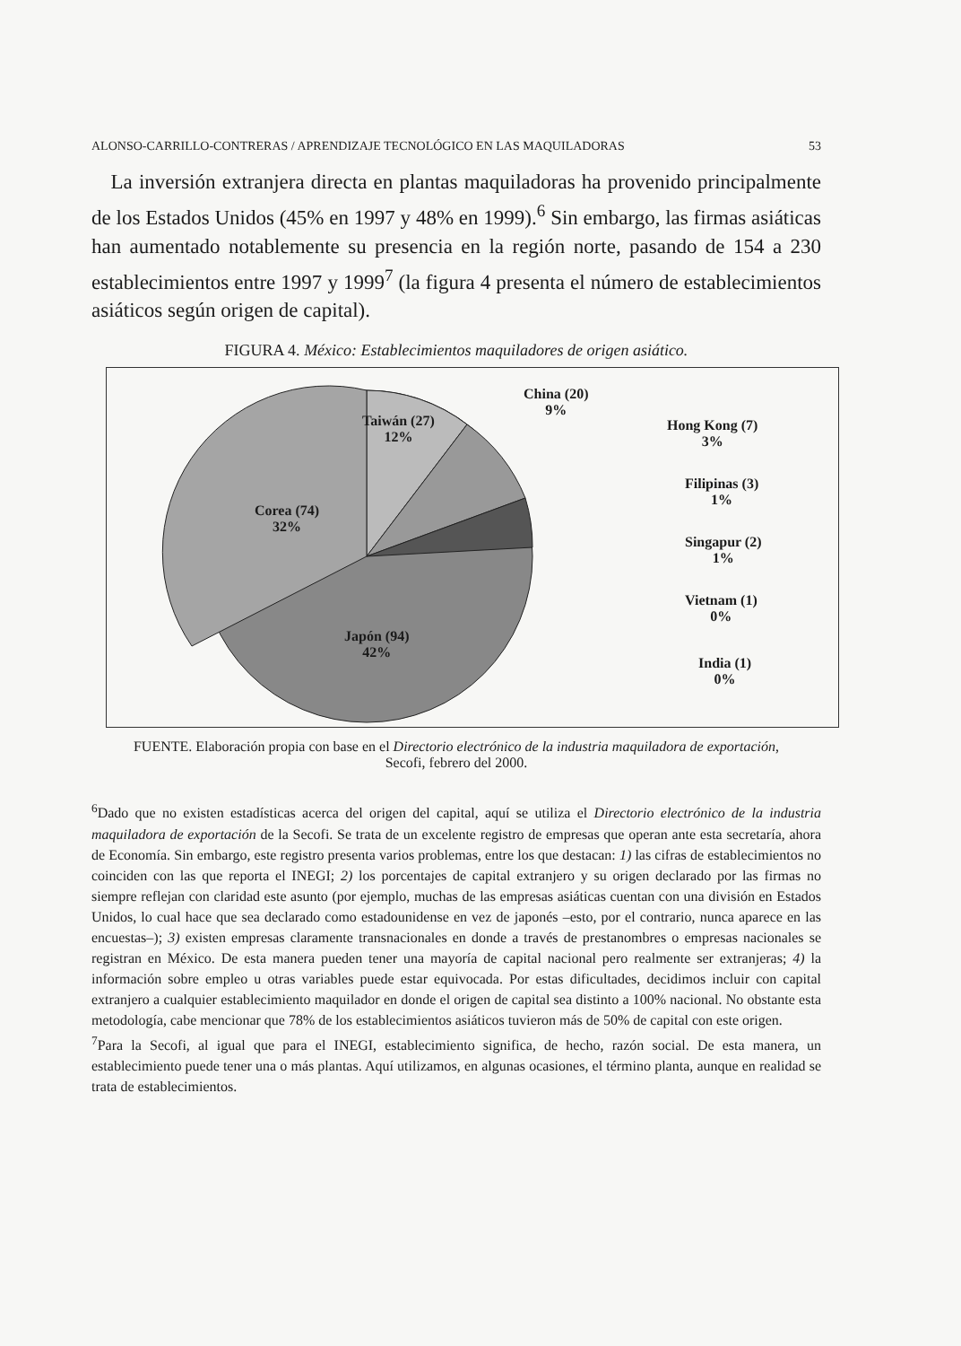ALONSO-CARRILLO-CONTRERAS / APRENDIZAJE TECNOLÓGICO EN LAS MAQUILADORAS 53
La inversión extranjera directa en plantas maquiladoras ha provenido principalmente de los Estados Unidos (45% en 1997 y 48% en 1999).<sup>6</sup> Sin embargo, las firmas asiáticas han aumentado notablemente su presencia en la región norte, pasando de 154 a 230 establecimientos entre 1997 y 1999<sup>7</sup> (la figura 4 presenta el número de establecimientos asiáticos según origen de capital).
FIGURA 4. México: Establecimientos maquiladores de origen asiático.
Taiwán (27)
12%
China (20)
9%
Hong Kong (7)
3%
Filipinas (3)
1%
Singapur (2)
1%
Vietnam (1)
0%
India (1)
0%
Corea (74)
32%
Japón (94)
42%
FUENTE. Elaboración propia con base en el Directorio electrónico de la industria maquiladora de exportación, Secofi, febrero del 2000.
<sup>6</sup> Dado que no existen estadísticas acerca del origen del capital, aquí se utiliza el Directorio electrónico de la industria maquiladora de exportación de la Secofi. Se trata de un excelente registro de empresas que operan ante esta secretaría, ahora de Economía. Sin embargo, este registro presenta varios problemas, entre los que destacan: 1) las cifras de establecimientos no coinciden con las que reporta el INEGI; 2) los porcentajes de capital extranjero y su origen declarado por las firmas no siempre reflejan con claridad este asunto (por ejemplo, muchas de las empresas asiáticas cuentan con una división en Estados Unidos, lo cual hace que sea declarado como estadounidense en vez de japonés –esto, por el contrario, nunca aparece en las encuestas–); 3) existen empresas claramente transnacionales en donde a través de prestanombres o empresas nacionales se registran en México. De esta manera pueden tener una mayoría de capital nacional pero realmente ser extranjeras; 4) la información sobre empleo u otras variables puede estar equivocada. Por estas dificultades, decidimos incluir con capital extranjero a cualquier establecimiento maquilador en donde el origen de capital sea distinto a 100% nacional. No obstante esta metodología, cabe mencionar que 78% de los establecimientos asiáticos tuvieron más de 50% de capital con este origen.
<sup>7</sup> Para la Secofi, al igual que para el INEGI, establecimiento significa, de hecho, razón social. De esta manera, un establecimiento puede tener una o más plantas. Aquí utilizamos, en algunas ocasiones, el término planta, aunque en realidad se trata de establecimientos.